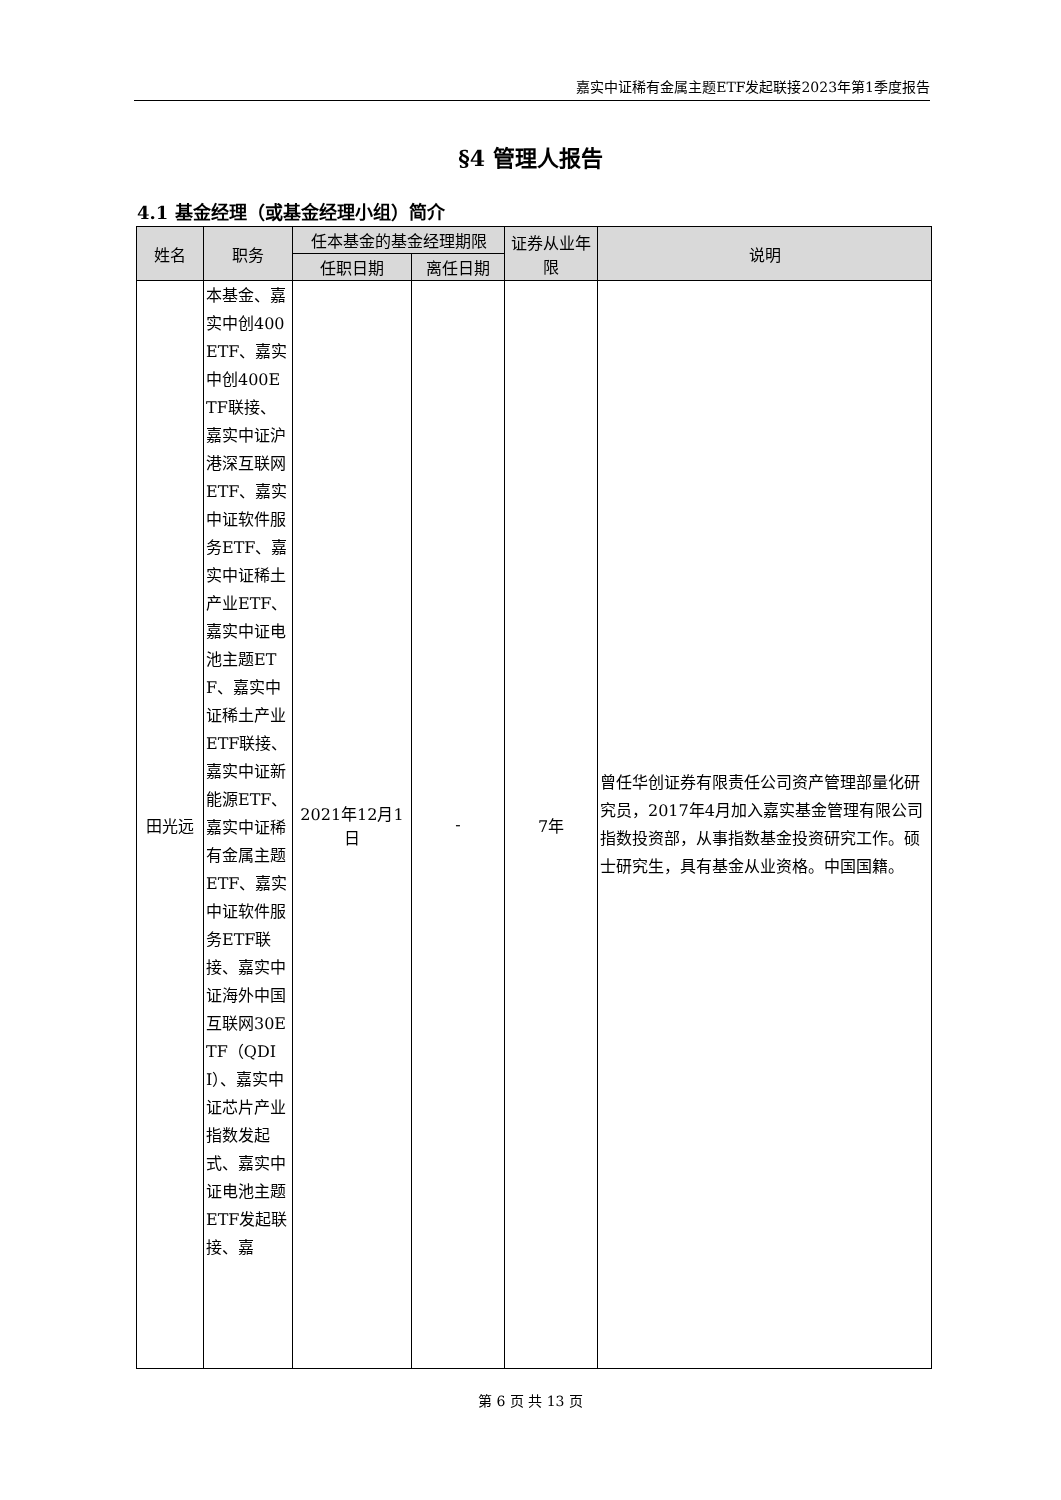嘉实中证稀有金属主题ETF发起联接2023年第1季度报告
§4 管理人报告
4.1 基金经理（或基金经理小组）简介
| 姓名 | 职务 | 任本基金的基金经理期限 | | 证券从业年限 | 说明 |
| --- | --- | --- | --- | --- | --- |
| | | 任职日期 | 离任日期 | | |
| 田光远 | 本基金、嘉实中创400ETF、嘉实中创400ETF联接、嘉实中证沪港深互联网ETF、嘉实中证软件服务ETF、嘉实中证稀土产业ETF、嘉实中证电池主题ETF、嘉实中证稀土产业ETF联接、嘉实中证新能源ETF、嘉实中证稀有金属主题ETF、嘉实中证软件服务ETF联接、嘉实中证海外中国互联网30ETF（QDII）、嘉实中证芯片产业指数发起式、嘉实中证电池主题ETF发起联接、嘉 | 2021年12月1日 | - | 7年 | 曾任华创证券有限责任公司资产管理部量化研究员，2017年4月加入嘉实基金管理有限公司指数投资部，从事指数基金投资研究工作。硕士研究生，具有基金从业资格。中国国籍。 |
第 6 页 共 13 页